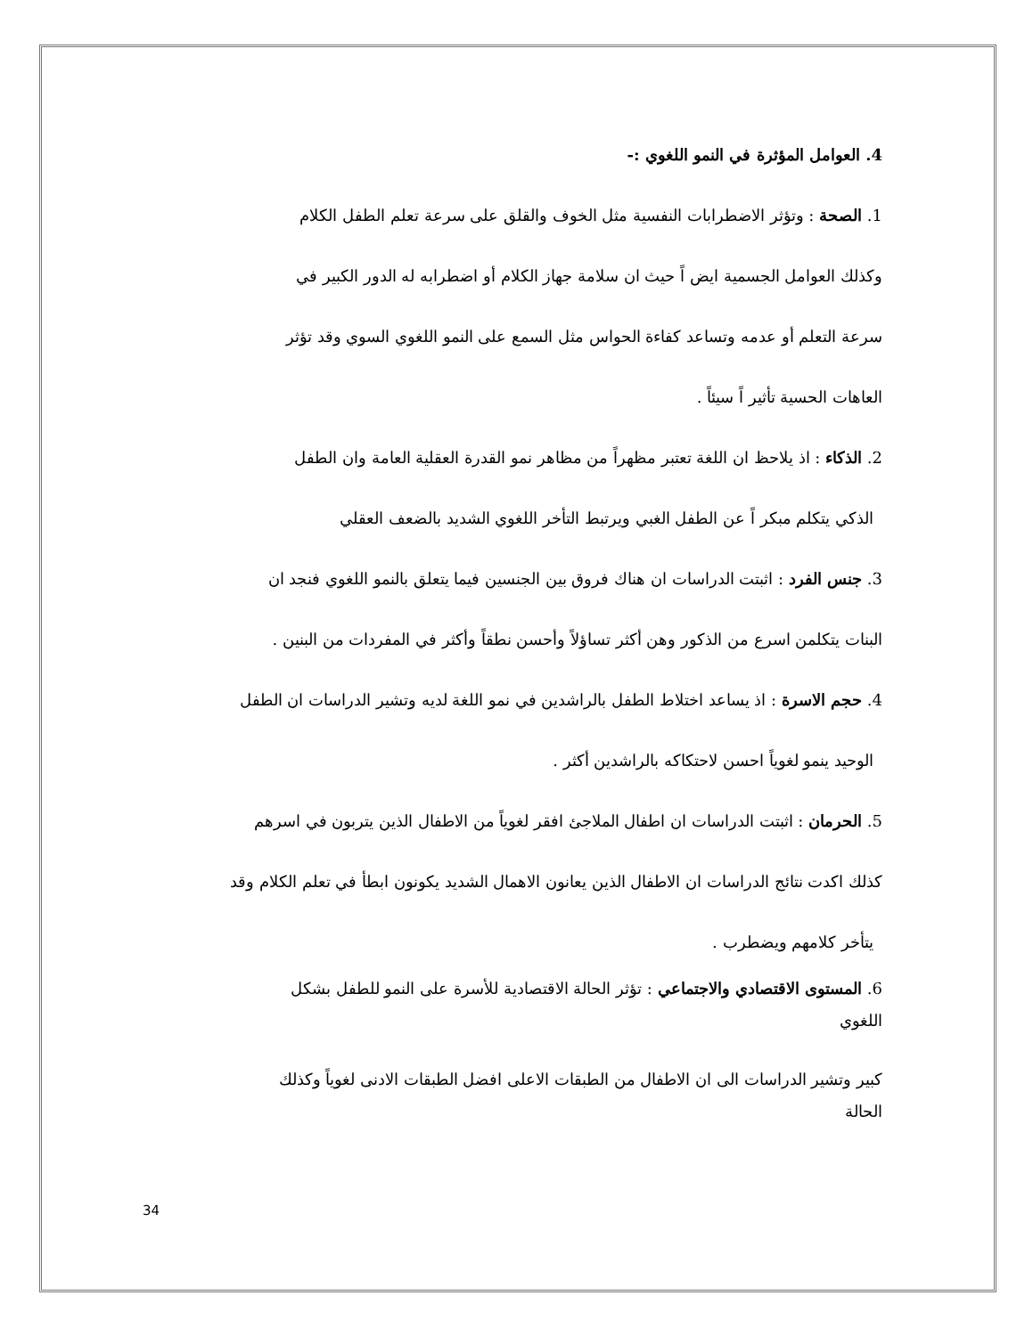4. العوامل المؤثرة في النمو اللغوي :-
1. الصحة : وتؤثر الاضطرابات النفسية مثل الخوف والقلق على سرعة تعلم الطفل الكلام
وكذلك العوامل الجسمية ايض اً حيث ان سلامة جهاز الكلام أو اضطرابه له الدور الكبير في
سرعة التعلم أو عدمه وتساعد كفاءة الحواس مثل السمع على النمو اللغوي السوي وقد تؤثر
العاهات الحسية تأثير اً سيئاً .
2. الذكاء : اذ يلاحظ ان اللغة تعتبر مظهراً من مظاهر نمو القدرة العقلية العامة وان الطفل
الذكي يتكلم مبكر اً عن الطفل الغبي ويرتبط التأخر اللغوي الشديد بالضعف العقلي
3. جنس الفرد : اثبتت الدراسات ان هناك فروق بين الجنسين فيما يتعلق بالنمو اللغوي فنجد ان
البنات يتكلمن اسرع من الذكور وهن أكثر تساؤلاً وأحسن نطقاً وأكثر في المفردات من البنين .
4. حجم الاسرة : اذ يساعد اختلاط الطفل بالراشدين في نمو اللغة لديه وتشير الدراسات ان الطفل
الوحيد ينمو لغوياً احسن لاحتكاكه بالراشدين أكثر .
5. الحرمان : اثبتت الدراسات ان اطفال الملاجئ افقر لغوياً من الاطفال الذين يتربون في اسرهم
كذلك اكدت نتائج الدراسات ان الاطفال الذين يعانون الاهمال الشديد يكونون ابطأ في تعلم الكلام وقد
يتأخر كلامهم ويضطرب .
6. المستوى الاقتصادي والاجتماعي : تؤثر الحالة الاقتصادية للأسرة على النمو للطفل بشكل
اللغوي
كبير وتشير الدراسات الى ان الاطفال من الطبقات الاعلى افضل الطبقات الادنى لغوياً وكذلك
الحالة
34